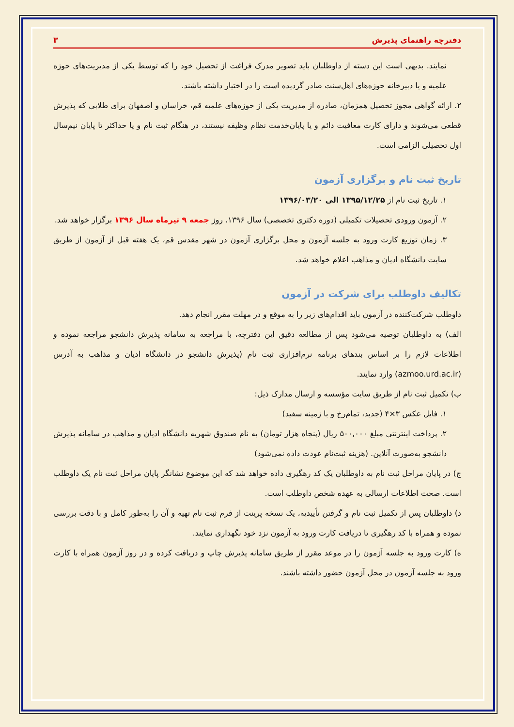دفترچه راهنمای پذیرش ۳
نمایند. بدیهی است این دسته از داوطلبان باید تصویر مدرک فراغت از تحصیل خود را که توسط یکی از مدیریت‌های حوزه علمیه و یا دبیرخانه حوزه‌های اهل‌سنت صادر گردیده است را در اختیار داشته باشند.
۲. ارائه گواهی مجوز تحصیل همزمان، صادره از مدیریت یکی از حوزه‌های علمیه قم، خراسان و اصفهان برای طلابی که پذیرش قطعی می‌شوند و دارای کارت معافیت دائم و یا پایان‌خدمت نظام وظیفه نیستند، در هنگام ثبت نام و یا حداکثر تا پایان نیم‌سال اول تحصیلی الزامی است.
تاریخ ثبت نام و برگزاری آزمون
۱. تاریخ ثبت نام از ۱۳۹۵/۱۲/۲۵ الی ۱۳۹۶/۰۳/۲۰
۲. آزمون ورودی تحصیلات تکمیلی (دوره دکتری تخصصی) سال ۱۳۹۶، روز جمعه ۹ تیرماه سال ۱۳۹۶ برگزار خواهد شد.
۳. زمان توزیع کارت ورود به جلسه آزمون و محل برگزاری آزمون در شهر مقدس قم، یک هفته قبل از آزمون از طریق سایت دانشگاه ادیان و مذاهب اعلام خواهد شد.
تکالیف داوطلب برای شرکت در آزمون
داوطلب شرکت‌کننده در آزمون باید اقدام‌های زیر را به موقع و در مهلت مقرر انجام دهد.
الف) به داوطلبان توصیه می‌شود پس از مطالعه دقیق این دفترچه، با مراجعه به سامانه پذیرش دانشجو مراجعه نموده و اطلاعات لازم را بر اساس بندهای برنامه نرم‌افزاری ثبت نام (پذیرش دانشجو در دانشگاه ادیان و مذاهب به آدرس (azmoo.urd.ac.ir) وارد نمایند.
ب) تکمیل ثبت نام از طریق سایت مؤسسه و ارسال مدارک ذیل:
۱. فایل عکس ۳×۴ (جدید، تمام‌رخ و با زمینه سفید)
۲. پرداخت اینترنتی مبلغ ۵۰۰,۰۰۰ ریال (پنجاه هزار تومان) به نام صندوق شهریه دانشگاه ادیان و مذاهب در سامانه پذیرش دانشجو به‌صورت آنلاین. (هزینه ثبت‌نام عودت داده نمی‌شود)
ج) در پایان مراحل ثبت نام به داوطلبان یک کد رهگیری داده خواهد شد که این موضوع نشانگر پایان مراحل ثبت نام یک داوطلب است. صحت اطلاعات ارسالی به عهده شخص داوطلب است.
د) داوطلبان پس از تکمیل ثبت نام و گرفتن تأییدیه، یک نسخه پرینت از فرم ثبت نام تهیه و آن را به‌طور کامل و با دقت بررسی نموده و همراه با کد رهگیری تا دریافت کارت ورود به آزمون نزد خود نگهداری نمایند.
ه) کارت ورود به جلسه آزمون را در موعد مقرر از طریق سامانه پذیرش چاپ و دریافت کرده و در روز آزمون همراه با کارت ورود به جلسه آزمون در محل آزمون حضور داشته باشند.